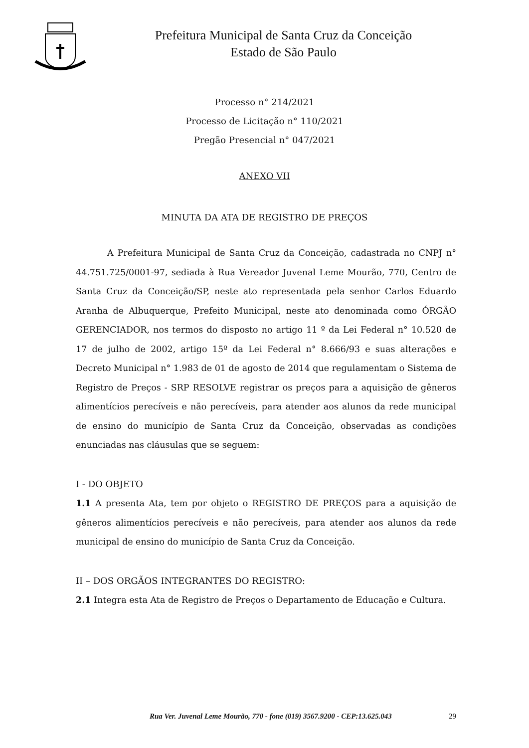Prefeitura Municipal de Santa Cruz da Conceição
Estado de São Paulo
Processo n° 214/2021
Processo de Licitação n° 110/2021
Pregão Presencial n° 047/2021
ANEXO VII
MINUTA DA ATA DE REGISTRO DE PREÇOS
A Prefeitura Municipal de Santa Cruz da Conceição, cadastrada no CNPJ n° 44.751.725/0001-97, sediada à Rua Vereador Juvenal Leme Mourão, 770, Centro de Santa Cruz da Conceição/SP, neste ato representada pela senhor Carlos Eduardo Aranha de Albuquerque, Prefeito Municipal, neste ato denominada como ÓRGÃO GERENCIADOR, nos termos do disposto no artigo 11 º da Lei Federal n° 10.520 de 17 de julho de 2002, artigo 15º da Lei Federal n° 8.666/93 e suas alterações e Decreto Municipal n° 1.983 de 01 de agosto de 2014 que regulamentam o Sistema de Registro de Preços - SRP RESOLVE registrar os preços para a aquisição de gêneros alimentícios perecíveis e não perecíveis, para atender aos alunos da rede municipal de ensino do município de Santa Cruz da Conceição, observadas as condições enunciadas nas cláusulas que se seguem:
I - DO OBJETO
1.1 A presenta Ata, tem por objeto o REGISTRO DE PREÇOS para a aquisição de gêneros alimentícios perecíveis e não perecíveis, para atender aos alunos da rede municipal de ensino do município de Santa Cruz da Conceição.
II – DOS ORGÃOS INTEGRANTES DO REGISTRO:
2.1 Integra esta Ata de Registro de Preços o Departamento de Educação e Cultura.
Rua Ver. Juvenal Leme Mourão, 770 - fone (019) 3567.9200 - CEP:13.625.043 29